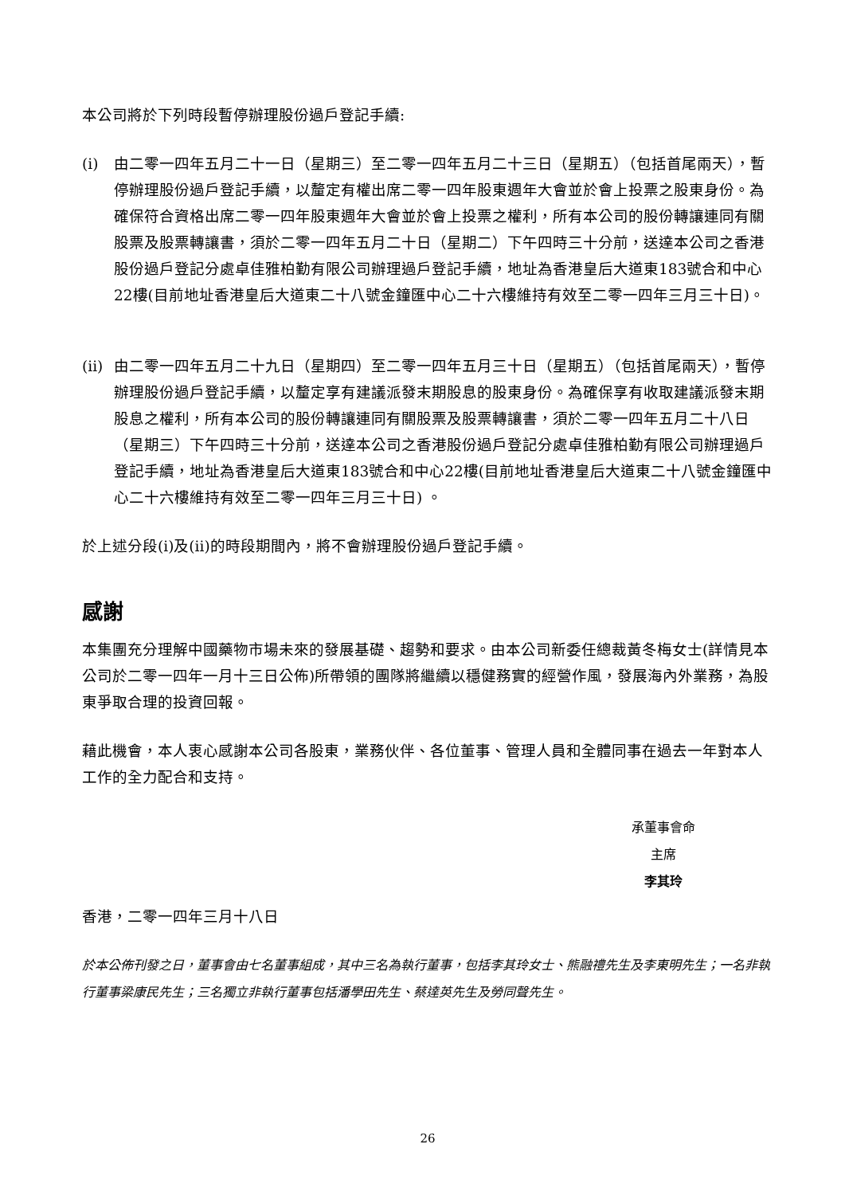本公司將於下列時段暫停辦理股份過戶登記手續:
(i) 由二零一四年五月二十一日（星期三）至二零一四年五月二十三日（星期五）（包括首尾兩天），暫停辦理股份過戶登記手續，以釐定有權出席二零一四年股東週年大會並於會上投票之股東身份。為確保符合資格出席二零一四年股東週年大會並於會上投票之權利，所有本公司的股份轉讓連同有關股票及股票轉讓書，須於二零一四年五月二十日（星期二）下午四時三十分前，送達本公司之香港股份過戶登記分處卓佳雅柏勤有限公司辦理過戶登記手續，地址為香港皇后大道東183號合和中心22樓(目前地址香港皇后大道東二十八號金鐘匯中心二十六樓維持有效至二零一四年三月三十日)。
(ii) 由二零一四年五月二十九日（星期四）至二零一四年五月三十日（星期五）（包括首尾兩天），暫停辦理股份過戶登記手續，以釐定享有建議派發末期股息的股東身份。為確保享有收取建議派發末期股息之權利，所有本公司的股份轉讓連同有關股票及股票轉讓書，須於二零一四年五月二十八日（星期三）下午四時三十分前，送達本公司之香港股份過戶登記分處卓佳雅柏勤有限公司辦理過戶登記手續，地址為香港皇后大道東183號合和中心22樓(目前地址香港皇后大道東二十八號金鐘匯中心二十六樓維持有效至二零一四年三月三十日) 。
於上述分段(i)及(ii)的時段期間內，將不會辦理股份過戶登記手續。
感謝
本集團充分理解中國藥物市場未來的發展基礎、趨勢和要求。由本公司新委任總裁黃冬梅女士(詳情見本公司於二零一四年一月十三日公佈)所帶領的團隊將繼續以穩健務實的經營作風，發展海內外業務，為股東爭取合理的投資回報。
藉此機會，本人衷心感謝本公司各股東，業務伙伴、各位董事、管理人員和全體同事在過去一年對本人工作的全力配合和支持。
承董事會命
主席
李其玲
香港，二零一四年三月十八日
於本公佈刊發之日，董事會由七名董事組成，其中三名為執行董事，包括李其玲女士、熊融禮先生及李東明先生；一名非執行董事梁康民先生；三名獨立非執行董事包括潘學田先生、蔡達英先生及勞同聲先生。
26